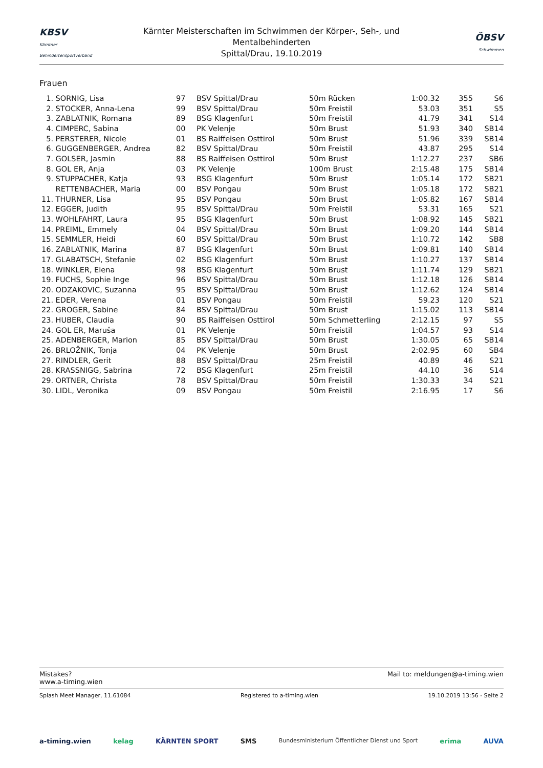KBSV
Kärntner Behindertensportverband
Kärnter Meisterschaften im Schwimmen der Körper-, Seh-, und Mentalbehinderten
Spittal/Drau, 19.10.2019
ÖBSV
Schwimmen
Frauen
| 1. | SORNIG, Lisa | 97 | BSV Spittal/Drau | 50m Rücken | 1:00.32 | 355 | S6 |
| 2. | STOCKER, Anna-Lena | 99 | BSV Spittal/Drau | 50m Freistil | 53.03 | 351 | S5 |
| 3. | ZABLATNIK, Romana | 89 | BSG Klagenfurt | 50m Freistil | 41.79 | 341 | S14 |
| 4. | CIMPERC, Sabina | 00 | PK Velenje | 50m Brust | 51.93 | 340 | SB14 |
| 5. | PERSTERER, Nicole | 01 | BS Raiffeisen Osttirol | 50m Brust | 51.96 | 339 | SB14 |
| 6. | GUGGENBERGER, Andrea | 82 | BSV Spittal/Drau | 50m Freistil | 43.87 | 295 | S14 |
| 7. | GOLSER, Jasmin | 88 | BS Raiffeisen Osttirol | 50m Brust | 1:12.27 | 237 | SB6 |
| 8. | GOL ER, Anja | 03 | PK Velenje | 100m Brust | 2:15.48 | 175 | SB14 |
| 9. | STUPPACHER, Katja | 93 | BSG Klagenfurt | 50m Brust | 1:05.14 | 172 | SB21 |
| | RETTENBACHER, Maria | 00 | BSV Pongau | 50m Brust | 1:05.18 | 172 | SB21 |
| 11. | THURNER, Lisa | 95 | BSV Pongau | 50m Brust | 1:05.82 | 167 | SB14 |
| 12. | EGGER, Judith | 95 | BSV Spittal/Drau | 50m Freistil | 53.31 | 165 | S21 |
| 13. | WOHLFAHRT, Laura | 95 | BSG Klagenfurt | 50m Brust | 1:08.92 | 145 | SB21 |
| 14. | PREIML, Emmely | 04 | BSV Spittal/Drau | 50m Brust | 1:09.20 | 144 | SB14 |
| 15. | SEMMLER, Heidi | 60 | BSV Spittal/Drau | 50m Brust | 1:10.72 | 142 | SB8 |
| 16. | ZABLATNIK, Marina | 87 | BSG Klagenfurt | 50m Brust | 1:09.81 | 140 | SB14 |
| 17. | GLABATSCH, Stefanie | 02 | BSG Klagenfurt | 50m Brust | 1:10.27 | 137 | SB14 |
| 18. | WINKLER, Elena | 98 | BSG Klagenfurt | 50m Brust | 1:11.74 | 129 | SB21 |
| 19. | FUCHS, Sophie Inge | 96 | BSV Spittal/Drau | 50m Brust | 1:12.18 | 126 | SB14 |
| 20. | ODZAKOVIC, Suzanna | 95 | BSV Spittal/Drau | 50m Brust | 1:12.62 | 124 | SB14 |
| 21. | EDER, Verena | 01 | BSV Pongau | 50m Freistil | 59.23 | 120 | S21 |
| 22. | GROGER, Sabine | 84 | BSV Spittal/Drau | 50m Brust | 1:15.02 | 113 | SB14 |
| 23. | HUBER, Claudia | 90 | BS Raiffeisen Osttirol | 50m Schmetterling | 2:12.15 | 97 | S5 |
| 24. | GOL ER, Maruša | 01 | PK Velenje | 50m Freistil | 1:04.57 | 93 | S14 |
| 25. | ADENBERGER, Marion | 85 | BSV Spittal/Drau | 50m Brust | 1:30.05 | 65 | SB14 |
| 26. | BRLOŽNIK, Tonja | 04 | PK Velenje | 50m Brust | 2:02.95 | 60 | SB4 |
| 27. | RINDLER, Gerit | 88 | BSV Spittal/Drau | 25m Freistil | 40.89 | 46 | S21 |
| 28. | KRASSNIGG, Sabrina | 72 | BSG Klagenfurt | 25m Freistil | 44.10 | 36 | S14 |
| 29. | ORTNER, Christa | 78 | BSV Spittal/Drau | 50m Freistil | 1:30.33 | 34 | S21 |
| 30. | LIDL, Veronika | 09 | BSV Pongau | 50m Freistil | 2:16.95 | 17 | S6 |
Mistakes?
www.a-timing.wien
Mail to: meldungen@a-timing.wien
Splash Meet Manager, 11.61084 Registered to a-timing.wien 19.10.2019 13:56 - Seite 2
a-timing.wien kelag KÄRNTEN SPORT SMS Bundesministerium Öffentlicher Dienst und Sport erima AUVA